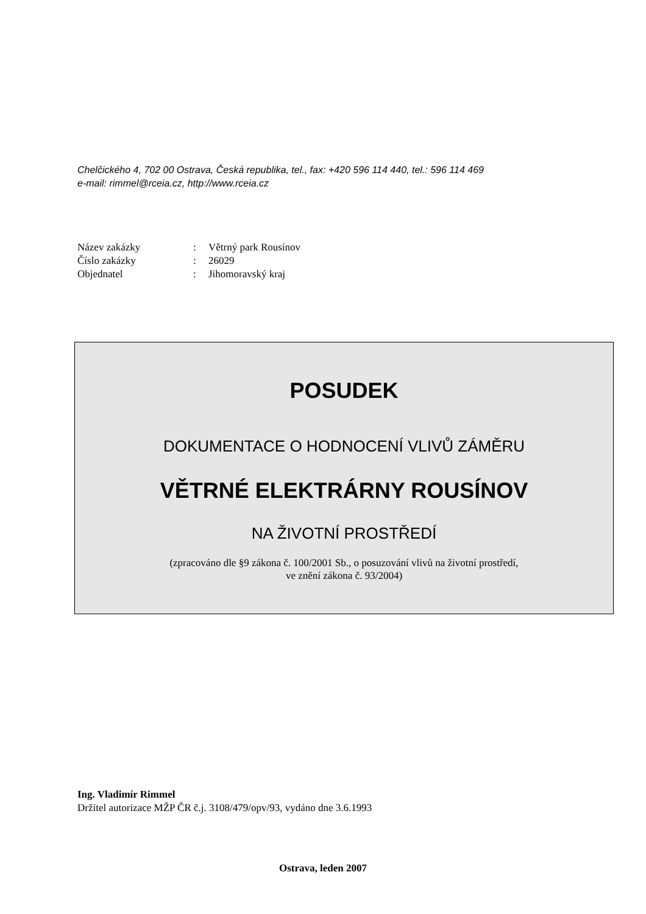Chelčického 4, 702 00 Ostrava, Česká republika, tel., fax: +420 596 114 440, tel.: 596 114 469
e-mail: rimmel@rceia.cz, http://www.rceia.cz
| Název zakázky | : | Větrný park Rousínov |
| Číslo zakázky | : | 26029 |
| Objednatel | : | Jihomoravský kraj |
POSUDEK
DOKUMENTACE O HODNOCENÍ VLIVŮ ZÁMĚRU
VĚTRNÉ ELEKTRÁRNY ROUSÍNOV
NA ŽIVOTNÍ PROSTŘEDÍ
(zpracováno dle §9 zákona č. 100/2001 Sb., o posuzování vlivů na životní prostředí,
ve znění zákona č. 93/2004)
Ing. Vladimír Rimmel
Držitel autorizace MŽP ČR č.j. 3108/479/opv/93, vydáno dne 3.6.1993
Ostrava, leden 2007